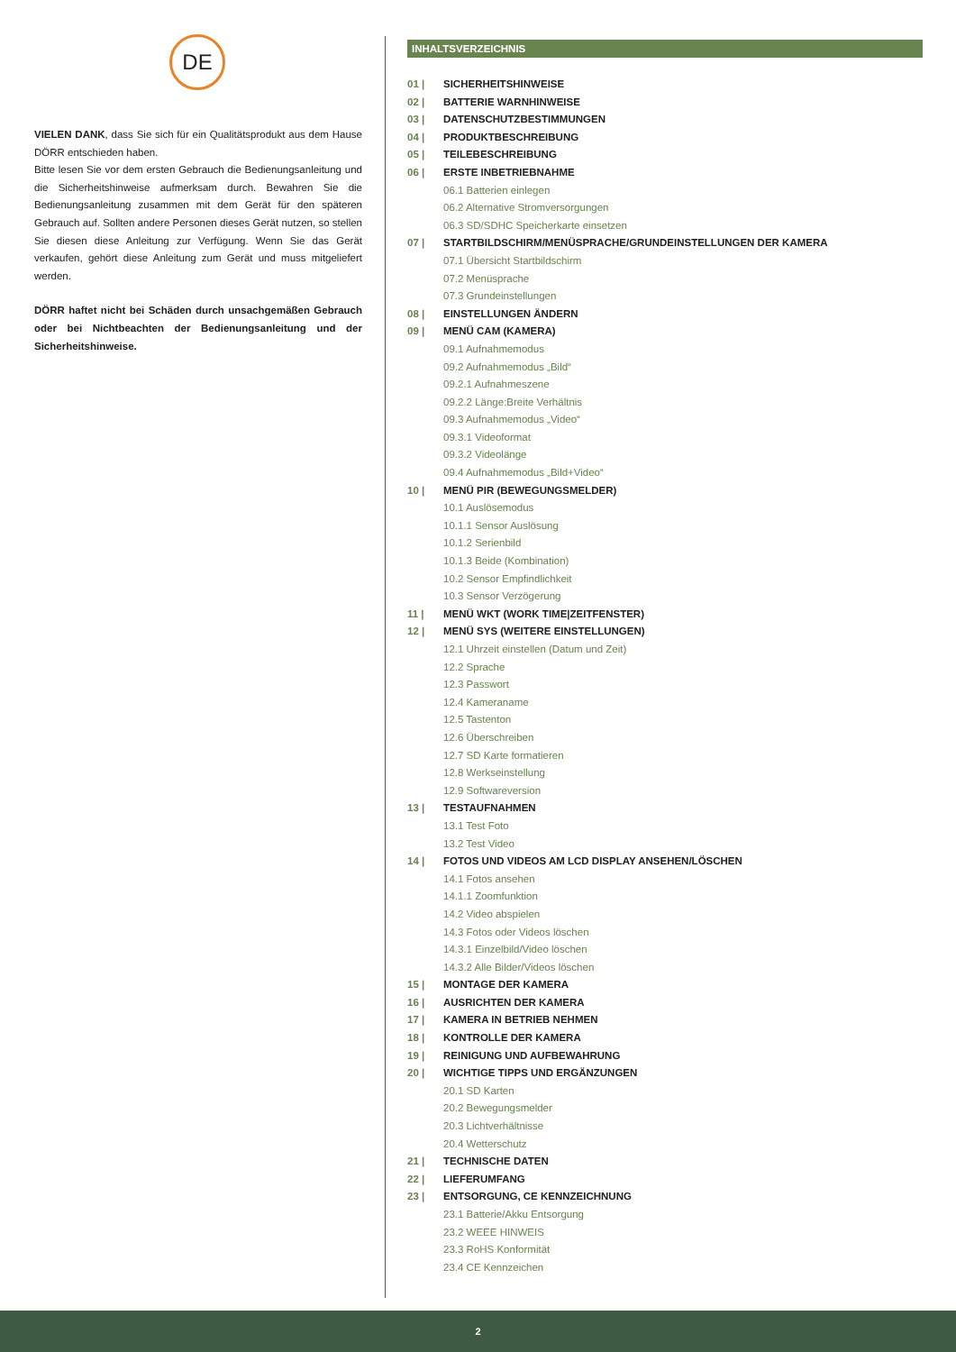DE
VIELEN DANK, dass Sie sich für ein Qualitätsprodukt aus dem Hause DÖRR entschieden haben.
Bitte lesen Sie vor dem ersten Gebrauch die Bedienungsanleitung und die Sicherheitshinweise aufmerksam durch. Bewahren Sie die Bedienungsanleitung zusammen mit dem Gerät für den späteren Gebrauch auf. Sollten andere Personen dieses Gerät nutzen, so stellen Sie diesen diese Anleitung zur Verfügung. Wenn Sie das Gerät verkaufen, gehört diese Anleitung zum Gerät und muss mitgeliefert werden.
DÖRR haftet nicht bei Schäden durch unsachgemäßen Gebrauch oder bei Nichtbeachten der Bedienungsanleitung und der Sicherheitshinweise.
INHALTSVERZEICHNIS
01 | SICHERHEITSHINWEISE
02 | BATTERIE WARNHINWEISE
03 | DATENSCHUTZBESTIMMUNGEN
04 | PRODUKTBESCHREIBUNG
05 | TEILEBESCHREIBUNG
06 | ERSTE INBETRIEBNAHME
06.1 Batterien einlegen
06.2 Alternative Stromversorgungen
06.3 SD/SDHC Speicherkarte einsetzen
07 | STARTBILDSCHIRM/MENÜSPRACHE/GRUNDEINSTELLUNGEN DER KAMERA
07.1 Übersicht Startbildschirm
07.2 Menüsprache
07.3 Grundeinstellungen
08 | EINSTELLUNGEN ÄNDERN
09 | MENÜ CAM (KAMERA)
09.1 Aufnahmemodus
09.2 Aufnahmemodus „Bild“
09.2.1 Aufnahmeszene
09.2.2 Länge:Breite Verhältnis
09.3 Aufnahmemodus „Video“
09.3.1 Videoformat
09.3.2 Videolänge
09.4 Aufnahmemodus „Bild+Video“
10 | MENÜ PIR (BEWEGUNGSMELDER)
10.1 Auslösemodus
10.1.1 Sensor Auslösung
10.1.2 Serienbild
10.1.3 Beide (Kombination)
10.2 Sensor Empfindlichkeit
10.3 Sensor Verzögerung
11 | MENÜ WKT (WORK TIME|ZEITFENSTER)
12 | MENÜ SYS (WEITERE EINSTELLUNGEN)
12.1 Uhrzeit einstellen (Datum und Zeit)
12.2 Sprache
12.3 Passwort
12.4 Kameraname
12.5 Tastenton
12.6 Überschreiben
12.7 SD Karte formatieren
12.8 Werkseinstellung
12.9 Softwareversion
13 | TESTAUFNAHMEN
13.1 Test Foto
13.2 Test Video
14 | FOTOS UND VIDEOS AM LCD DISPLAY ANSEHEN/LÖSCHEN
14.1 Fotos ansehen
14.1.1 Zoomfunktion
14.2 Video abspielen
14.3 Fotos oder Videos löschen
14.3.1 Einzelbild/Video löschen
14.3.2 Alle Bilder/Videos löschen
15 | MONTAGE DER KAMERA
16 | AUSRICHTEN DER KAMERA
17 | KAMERA IN BETRIEB NEHMEN
18 | KONTROLLE DER KAMERA
19 | REINIGUNG UND AUFBEWAHRUNG
20 | WICHTIGE TIPPS UND ERGÄNZUNGEN
20.1 SD Karten
20.2 Bewegungsmelder
20.3 Lichtverhältnisse
20.4 Wetterschutz
21 | TECHNISCHE DATEN
22 | LIEFERUMFANG
23 | ENTSORGUNG, CE KENNZEICHNUNG
23.1 Batterie/Akku Entsorgung
23.2 WEEE HINWEIS
23.3 RoHS Konformität
23.4 CE Kennzeichen
2